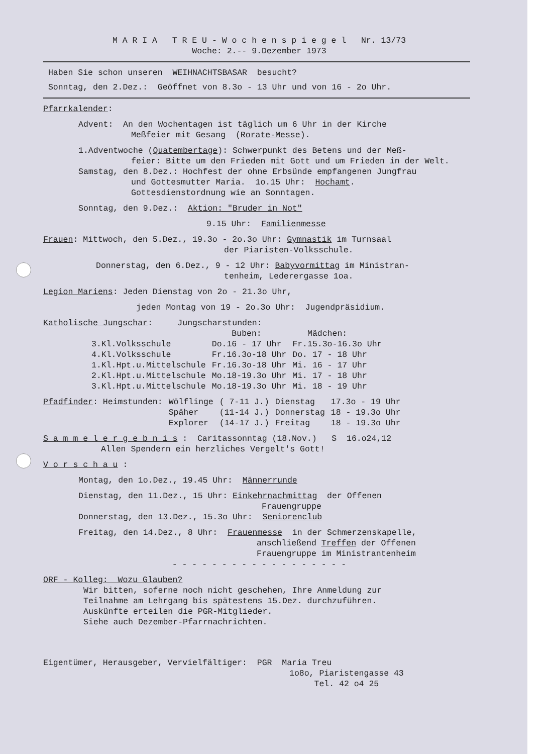M A R I A T R E U - W o c h e n s p i e g e l Nr. 13/73
Woche: 2.-- 9.Dezember 1973
Haben Sie schon unseren WEIHNACHTSBASAR besucht?
Sonntag, den 2.Dez.: Geöffnet von 8.3o - 13 Uhr und von 16 - 2o Uhr.
Pfarrkalender:
Advent: An den Wochentagen ist täglich um 6 Uhr in der Kirche
Meßfeier mit Gesang (Rorate-Messe).
1.Adventwoche (Quatembertage): Schwerpunkt des Betens und der Meß-
feier: Bitte um den Frieden mit Gott und um Frieden in der Welt.
Samstag, den 8.Dez.: Hochfest der ohne Erbsünde empfangenen Jungfrau
und Gottesmutter Maria. 1o.15 Uhr: Hochamt.
Gottesdienstordnung wie an Sonntagen.
Sonntag, den 9.Dez.: Aktion: "Bruder in Not"
9.15 Uhr: Familienmesse
Frauen: Mittwoch, den 5.Dez., 19.3o - 2o.3o Uhr: Gymnastik im Turnsaal
der Piaristen-Volksschule.
Donnerstag, den 6.Dez., 9 - 12 Uhr: Babyvormittag im Ministran-
tenheim, Lederergasse 1oa.
Legion Mariens: Jeden Dienstag von 2o - 21.3o Uhr,
jeden Montag von 19 - 2o.3o Uhr: Jugendpräsidium.
Katholische Jungschar: Jungscharstunden:
| | Buben: | Mädchen: |
| --- | --- | --- |
| 3.Kl.Volksschule | Do.16 - 17 Uhr | Fr.15.3o-16.3o Uhr |
| 4.Kl.Volksschule | Fr.16.3o-18 Uhr | Do. 17 - 18 Uhr |
| 1.Kl.Hpt.u.Mittelschule | Fr.16.3o-18 Uhr | Mi. 16 - 17 Uhr |
| 2.Kl.Hpt.u.Mittelschule | Mo.18-19.3o Uhr | Mi. 17 - 18 Uhr |
| 3.Kl.Hpt.u.Mittelschule | Mo.18-19.3o Uhr | Mi. 18 - 19 Uhr |
| Pfadfinder : Heimstunden: | Wölflinge | ( 7-11 J.) | Dienstag | 17.3o - 19 Uhr |
| | Späher | (11-14 J.) | Donnerstag | 18 - 19.3o Uhr |
| | Explorer | (14-17 J.) | Freitag | 18 - 19.3o Uhr |
S a m m e l e r g e b n i s : Caritassonntag (18.Nov.) S 16.o24,12
Allen Spendern ein herzliches Vergelt's Gott!
V o r s c h a u :
Montag, den 1o.Dez., 19.45 Uhr: Männerrunde
Dienstag, den 11.Dez., 15 Uhr: Einkehrnachmittag der Offenen
Frauengruppe
Donnerstag, den 13.Dez., 15.3o Uhr: Seniorenclub
Freitag, den 14.Dez., 8 Uhr: Frauenmesse in der Schmerzenskapelle,
anschließend Treffen der Offenen
Frauengruppe im Ministrantenheim
- - - - - - - - - - - - - - - - - -
ORF - Kolleg: Wozu Glauben?
Wir bitten, soferne noch nicht geschehen, Ihre Anmeldung zur
Teilnahme am Lehrgang bis spätestens 15.Dez. durchzuführen.
Auskünfte erteilen die PGR-Mitglieder.
Siehe auch Dezember-Pfarrnachrichten.
Eigentümer, Herausgeber, Vervielfältiger: PGR Maria Treu
1o8o, Piaristengasse 43
Tel. 42 o4 25